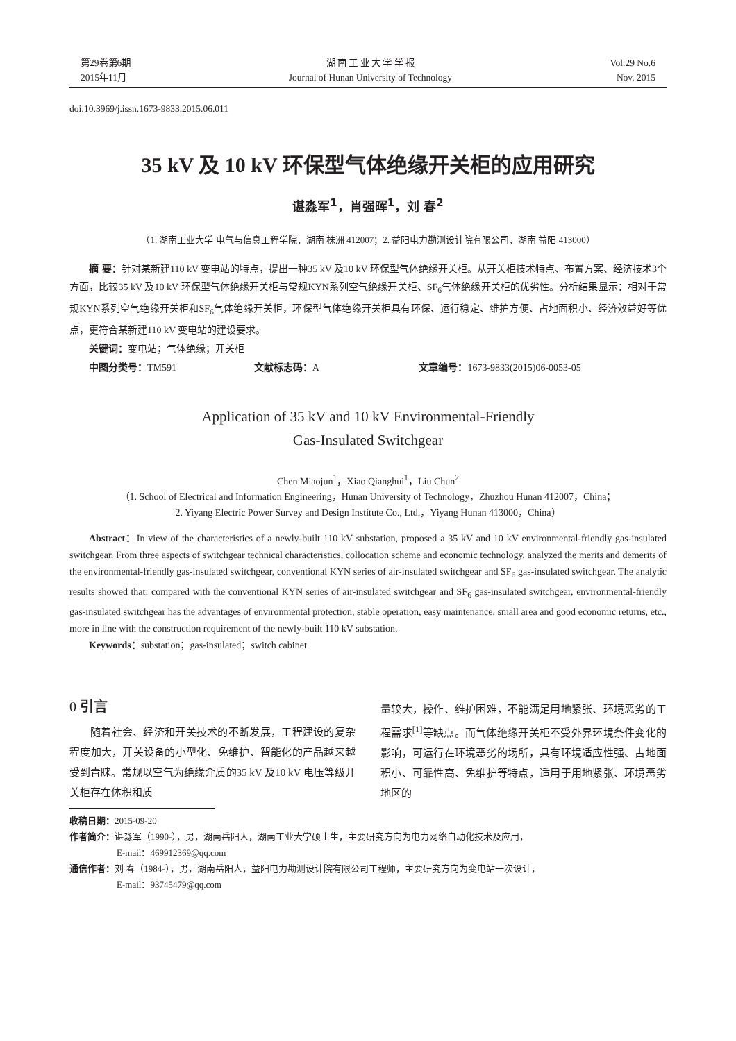第29卷第6期
2015年11月
湖 南 工 业 大 学 学 报
Journal of Hunan University of Technology
Vol.29 No.6
Nov. 2015
doi:10.3969/j.issn.1673-9833.2015.06.011
35 kV 及 10 kV 环保型气体绝缘开关柜的应用研究
谌淼军<sup>1</sup>，肖强晖<sup>1</sup>，刘 春<sup>2</sup>
（1. 湖南工业大学 电气与信息工程学院，湖南 株洲 412007；2. 益阳电力勘测设计院有限公司，湖南 益阳 413000）
摘 要：针对某新建110 kV 变电站的特点，提出一种35 kV 及10 kV 环保型气体绝缘开关柜。从开关柜技术特点、布置方案、经济技术3个方面，比较35 kV 及10 kV 环保型气体绝缘开关柜与常规KYN系列空气绝缘开关柜、SF<sub>6</sub>气体绝缘开关柜的优劣性。分析结果显示：相对于常规KYN系列空气绝缘开关柜和SF<sub>6</sub>气体绝缘开关柜，环保型气体绝缘开关柜具有环保、运行稳定、维护方便、占地面积小、经济效益好等优点，更符合某新建110 kV 变电站的建设要求。
关键词：变电站；气体绝缘；开关柜
中图分类号：TM591 文献标志码：A 文章编号：1673-9833(2015)06-0053-05
Application of 35 kV and 10 kV Environmental-Friendly
Gas-Insulated Switchgear
Chen Miaojun<sup>1</sup>，Xiao Qianghui<sup>1</sup>，Liu Chun<sup>2</sup>
（1. School of Electrical and Information Engineering，Hunan University of Technology，Zhuzhou Hunan 412007，China；
2. Yiyang Electric Power Survey and Design Institute Co., Ltd.，Yiyang Hunan 413000，China）
Abstract：In view of the characteristics of a newly-built 110 kV substation, proposed a 35 kV and 10 kV environmental-friendly gas-insulated switchgear. From three aspects of switchgear technical characteristics, collocation scheme and economic technology, analyzed the merits and demerits of the environmental-friendly gas-insulated switchgear, conventional KYN series of air-insulated switchgear and SF<sub>6</sub> gas-insulated switchgear. The analytic results showed that: compared with the conventional KYN series of air-insulated switchgear and SF<sub>6</sub> gas-insulated switchgear, environmental-friendly gas-insulated switchgear has the advantages of environmental protection, stable operation, easy maintenance, small area and good economic returns, etc., more in line with the construction requirement of the newly-built 110 kV substation.
Keywords：substation；gas-insulated；switch cabinet
0 引言
随着社会、经济和开关技术的不断发展，工程建设的复杂程度加大，开关设备的小型化、免维护、智能化的产品越来越受到青睐。常规以空气为绝缘介质的35 kV 及10 kV 电压等级开关柜存在体积和质
量较大，操作、维护困难，不能满足用地紧张、环境恶劣的工程需求<sup>[1]</sup>等缺点。而气体绝缘开关柜不受外界环境条件变化的影响，可运行在环境恶劣的场所，具有环境适应性强、占地面积小、可靠性高、免维护等特点，适用于用地紧张、环境恶劣地区的
收稿日期：2015-09-20
作者简介：谌淼军（1990-），男，湖南岳阳人，湖南工业大学硕士生，主要研究方向为电力网络自动化技术及应用，
E-mail：469912369@qq.com
通信作者：刘 春（1984-），男，湖南岳阳人，益阳电力勘测设计院有限公司工程师，主要研究方向为变电站一次设计，
E-mail：93745479@qq.com